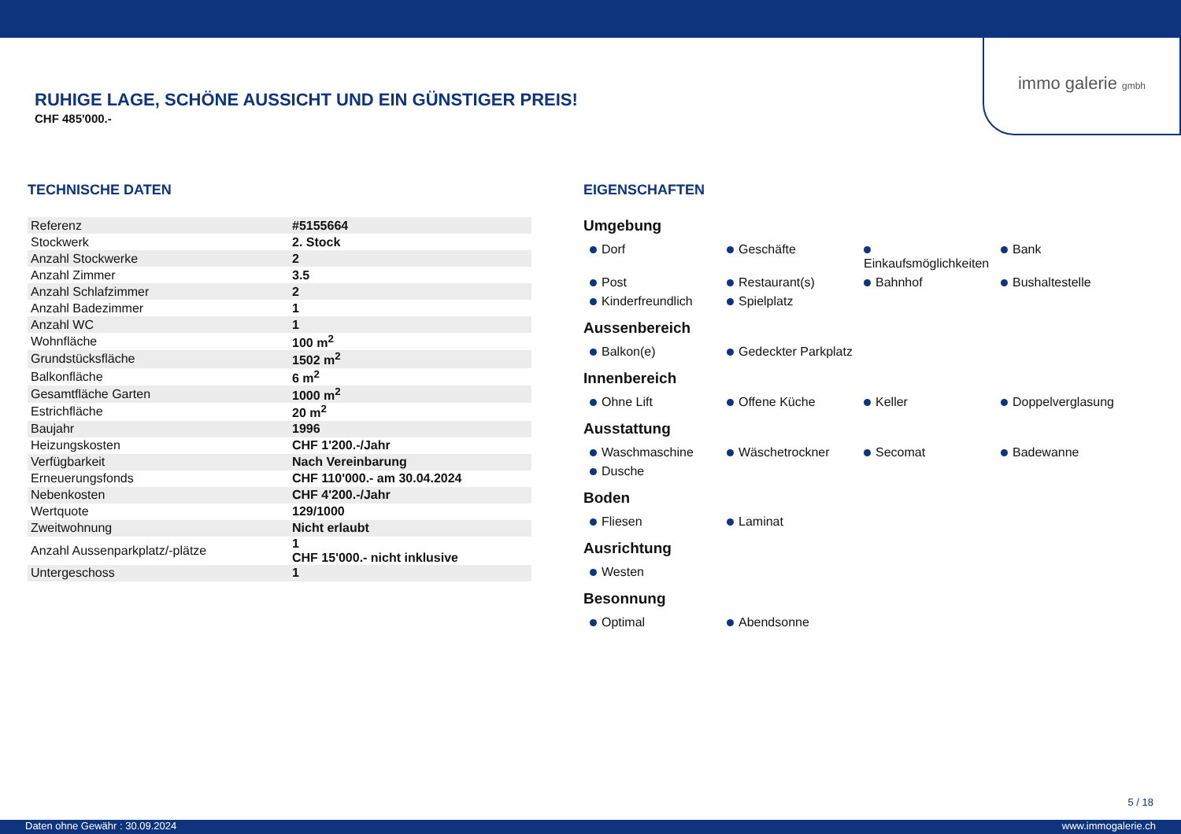immo galerie gmbh
RUHIGE LAGE, SCHÖNE AUSSICHT UND EIN GÜNSTIGER PREIS!
CHF 485'000.-
TECHNISCHE DATEN
| Referenz | #5155664 |
| Stockwerk | 2. Stock |
| Anzahl Stockwerke | 2 |
| Anzahl Zimmer | 3.5 |
| Anzahl Schlafzimmer | 2 |
| Anzahl Badezimmer | 1 |
| Anzahl WC | 1 |
| Wohnfläche | 100 m<sup>2</sup> |
| Grundstücksfläche | 1502 m<sup>2</sup> |
| Balkonfläche | 6 m<sup>2</sup> |
| Gesamtfläche Garten | 1000 m<sup>2</sup> |
| Estrichfläche | 20 m<sup>2</sup> |
| Baujahr | 1996 |
| Heizungskosten | CHF 1'200.-/Jahr |
| Verfügbarkeit | Nach Vereinbarung |
| Erneuerungsfonds | CHF 110'000.- am 30.04.2024 |
| Nebenkosten | CHF 4'200.-/Jahr |
| Wertquote | 129/1000 |
| Zweitwohnung | Nicht erlaubt |
| Anzahl Aussenparkplatz/-plätze | 1 CHF 15'000.- nicht inklusive |
| Untergeschoss | 1 |
EIGENSCHAFTEN
Umgebung
Dorf Geschäfte Einkaufsmöglichkeiten Bank Post Restaurant(s) Bahnhof Bushaltestelle Kinderfreundlich Spielplatz
Aussenbereich
Balkon(e) Gedeckter Parkplatz
Innenbereich
Ohne Lift Offene Küche Keller Doppelverglasung
Ausstattung
Waschmaschine Wäschetrockner Secomat Badewanne Dusche
Boden
Fliesen Laminat
Ausrichtung
Westen
Besonnung
Optimal Abendsonne
5 / 18
Daten ohne Gewähr : 30.09.2024 www.immogalerie.ch